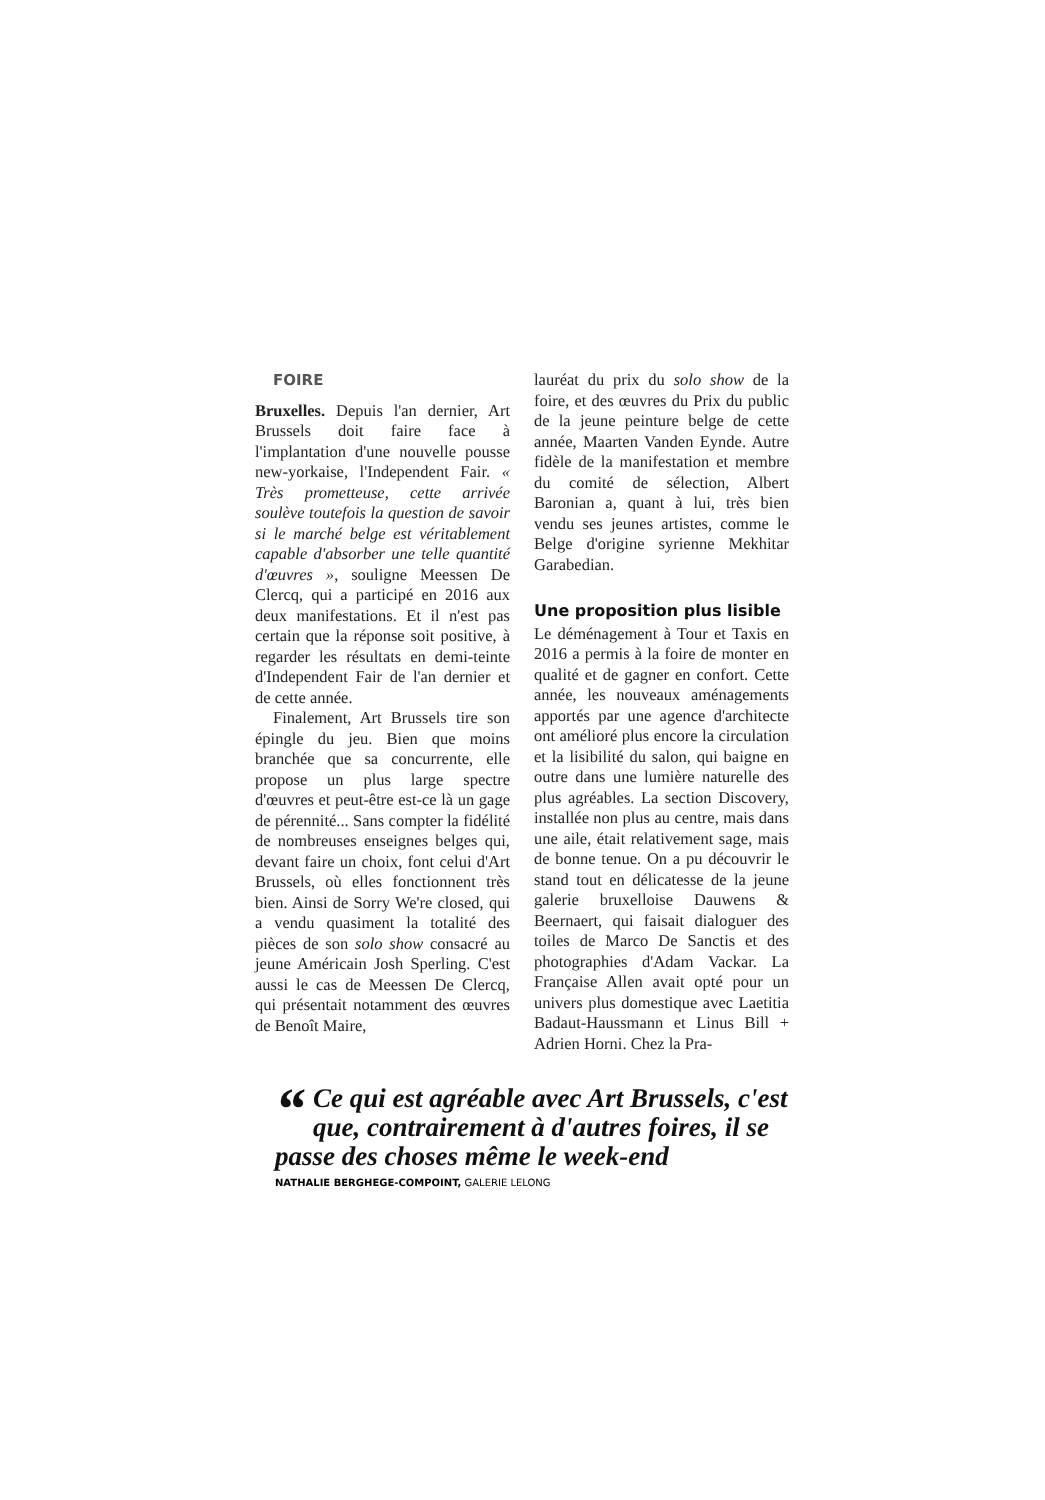FOIRE
Bruxelles. Depuis l'an dernier, Art Brussels doit faire face à l'implantation d'une nouvelle pousse new-yorkaise, l'Independent Fair. « Très prometteuse, cette arrivée soulève toutefois la question de savoir si le marché belge est véritablement capable d'absorber une telle quantité d'œuvres », souligne Meessen De Clercq, qui a participé en 2016 aux deux manifestations. Et il n'est pas certain que la réponse soit positive, à regarder les résultats en demi-teinte d'Independent Fair de l'an dernier et de cette année.
Finalement, Art Brussels tire son épingle du jeu. Bien que moins branchée que sa concurrente, elle propose un plus large spectre d'œuvres et peut-être est-ce là un gage de pérennité... Sans compter la fidélité de nombreuses enseignes belges qui, devant faire un choix, font celui d'Art Brussels, où elles fonctionnent très bien. Ainsi de Sorry We're closed, qui a vendu quasiment la totalité des pièces de son solo show consacré au jeune Américain Josh Sperling. C'est aussi le cas de Meessen De Clercq, qui présentait notamment des œuvres de Benoît Maire,
lauréat du prix du solo show de la foire, et des œuvres du Prix du public de la jeune peinture belge de cette année, Maarten Vanden Eynde. Autre fidèle de la manifestation et membre du comité de sélection, Albert Baronian a, quant à lui, très bien vendu ses jeunes artistes, comme le Belge d'origine syrienne Mekhitar Garabedian.
Une proposition plus lisible
Le déménagement à Tour et Taxis en 2016 a permis à la foire de monter en qualité et de gagner en confort. Cette année, les nouveaux aménagements apportés par une agence d'architecte ont amélioré plus encore la circulation et la lisibilité du salon, qui baigne en outre dans une lumière naturelle des plus agréables. La section Discovery, installée non plus au centre, mais dans une aile, était relativement sage, mais de bonne tenue. On a pu découvrir le stand tout en délicatesse de la jeune galerie bruxelloise Dauwens & Beernaert, qui faisait dialoguer des toiles de Marco De Sanctis et des photographies d'Adam Vackar. La Française Allen avait opté pour un univers plus domestique avec Laetitia Badaut-Haussmann et Linus Bill + Adrien Horni. Chez la Pra-
“Ce qui est agréable avec Art Brussels, c'est que, contrairement à d'autres foires, il se passe des choses même le week-end
NATHALIE BERGHEGE-COMPOINT, GALERIE LELONG